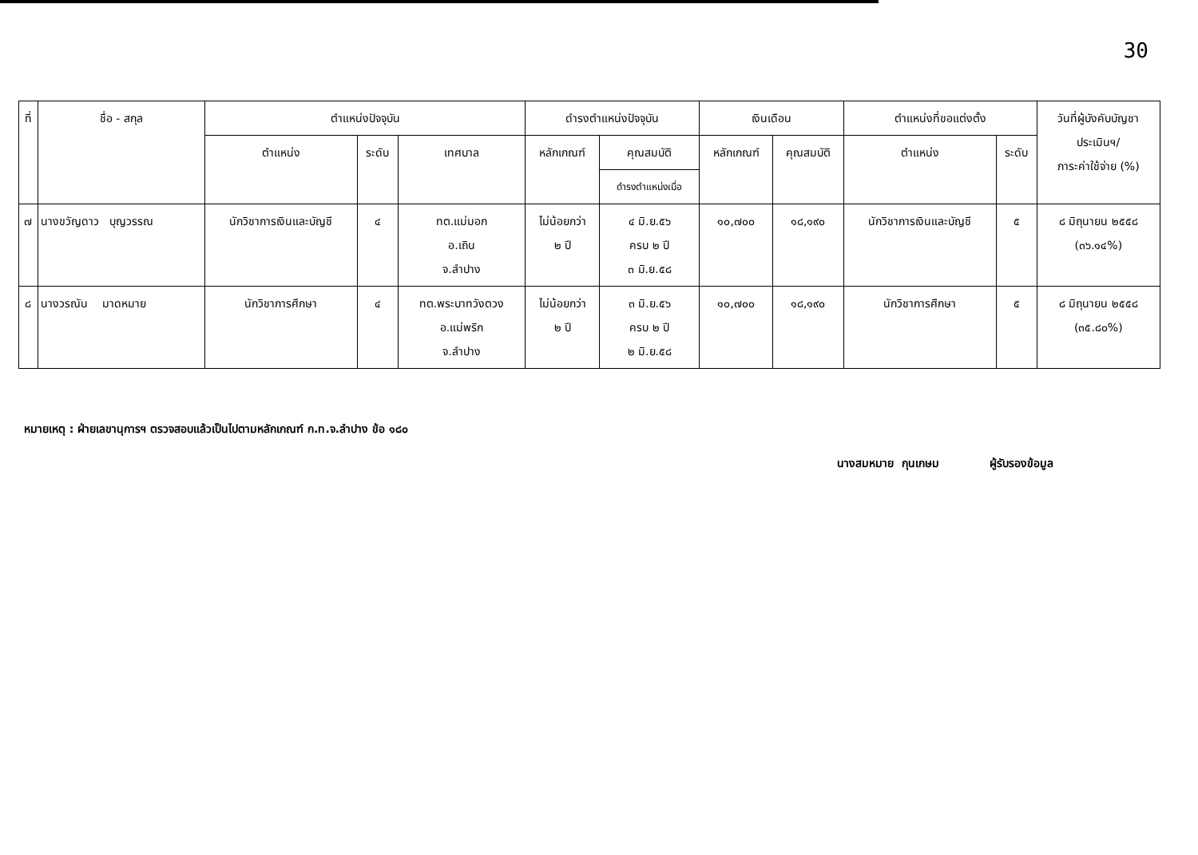30
| ที่ | ชื่อ - สกุล | ตำแหน่งปัจจุบัน | | | ดำรงตำแหน่งปัจจุบัน | | เงินเดือน | | ตำแหน่งที่ขอแต่งตั้ง | | วันที่ผู้บังคับบัญชา ประเมินฯ/ ภาระค่าใช้จ่าย (%) |
| --- | --- | --- | --- | --- | --- | --- | --- | --- | --- | --- | --- |
| | | ตำแหน่ง | ระดับ | เทศบาล | หลักเกณฑ์ | คุณสมบัติ | หลักเกณฑ์ | คุณสมบัติ | ตำแหน่ง | ระดับ | |
| | | | | | | ดำรงตำแหน่งเมื่อ | | | | | |
| ๗ | นางขวัญดาว บุญวรรณ | นักวิชาการเงินและบัญชี | ๔ | ทต.แม่มอก อ.เถิน จ.ลำปาง | ไม่น้อยกว่า ๒ ปี | ๔ มิ.ย.๕๖ ครบ ๒ ปี ๓ มิ.ย.๕๘ | ๑๐,๗๐๐ | ๑๘,๑๙๐ | นักวิชาการเงินและบัญชี | ๕ | ๘ มิถุนายน ๒๕๕๘ (๓๖.๑๔%) |
| ๘ | นางวรณัน มาดหมาย | นักวิชาการศึกษา | ๔ | ทต.พระบาทวังตวง อ.แม่พริก จ.ลำปาง | ไม่น้อยกว่า ๒ ปี | ๓ มิ.ย.๕๖ ครบ ๒ ปี ๒ มิ.ย.๕๘ | ๑๐,๗๐๐ | ๑๘,๑๙๐ | นักวิชาการศึกษา | ๕ | ๘ มิถุนายน ๒๕๕๘ (๓๕.๘๐%) |
หมายเหตุ : ฝ่ายเลขานุการฯ ตรวจสอบแล้วเป็นไปตามหลักเกณฑ์ ก.ท.จ.ลำปาง ข้อ ๑๘๐
นางสมหมาย กุนเกษม ผู้รับรองข้อมูล